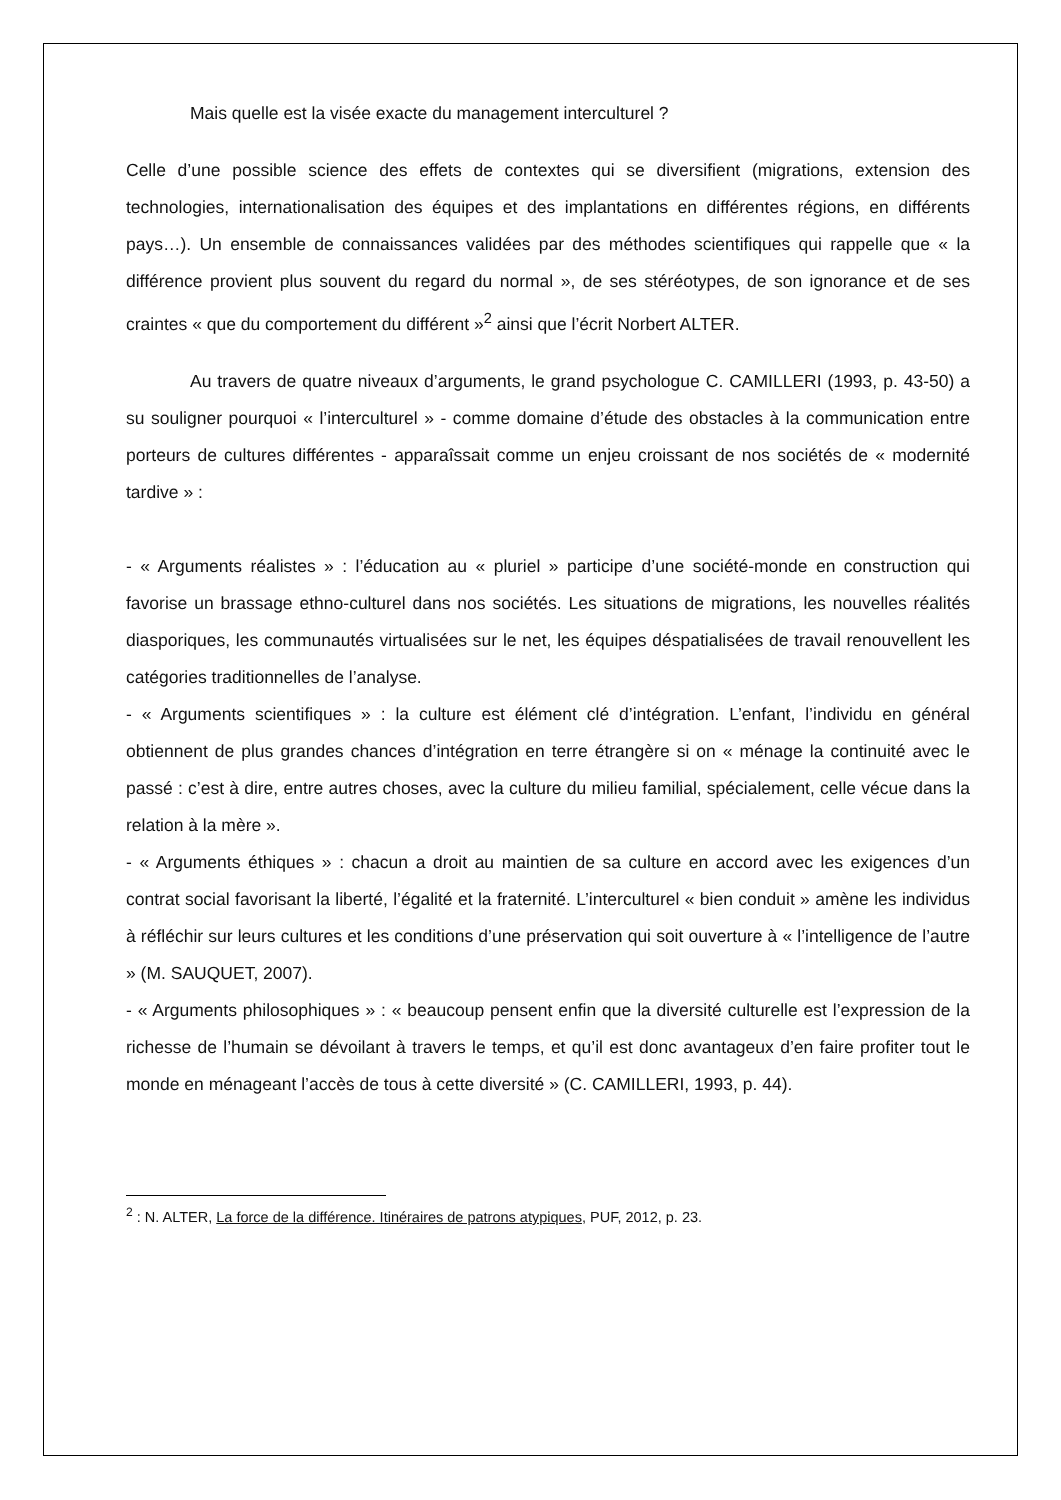Mais quelle est la visée exacte du management interculturel ?
Celle d’une possible science des effets de contextes qui se diversifient (migrations, extension des technologies, internationalisation des équipes et des implantations en différentes régions, en différents pays…). Un ensemble de connaissances validées par des méthodes scientifiques qui rappelle que « la différence provient plus souvent du regard du normal », de ses stéréotypes, de son ignorance et de ses craintes « que du comportement du différent »<sup>2</sup> ainsi que l’écrit Norbert ALTER.
Au travers de quatre niveaux d’arguments, le grand psychologue C. CAMILLERI (1993, p. 43-50) a su souligner pourquoi « l’interculturel » - comme domaine d’étude des obstacles à la communication entre porteurs de cultures différentes - apparaîssait comme un enjeu croissant de nos sociétés de « modernité tardive » :
- « Arguments réalistes » : l’éducation au « pluriel » participe d’une société-monde en construction qui favorise un brassage ethno-culturel dans nos sociétés. Les situations de migrations, les nouvelles réalités diasporiques, les communautés virtualisées sur le net, les équipes déspatialisées de travail renouvellent les catégories traditionnelles de l’analyse.
- « Arguments scientifiques » : la culture est élément clé d’intégration. L’enfant, l’individu en général obtiennent de plus grandes chances d’intégration en terre étrangère si on « ménage la continuité avec le passé : c’est à dire, entre autres choses, avec la culture du milieu familial, spécialement, celle vécue dans la relation à la mère ».
- « Arguments éthiques » : chacun a droit au maintien de sa culture en accord avec les exigences d’un contrat social favorisant la liberté, l’égalité et la fraternité. L’interculturel « bien conduit » amène les individus à réfléchir sur leurs cultures et les conditions d’une préservation qui soit ouverture à « l’intelligence de l’autre » (M. SAUQUET, 2007).
- « Arguments philosophiques » : « beaucoup pensent enfin que la diversité culturelle est l’expression de la richesse de l’humain se dévoilant à travers le temps, et qu’il est donc avantageux d’en faire profiter tout le monde en ménageant l’accès de tous à cette diversité » (C. CAMILLERI, 1993, p. 44).
<sup>2</sup> : N. ALTER, La force de la différence. Itinéraires de patrons atypiques, PUF, 2012, p. 23.